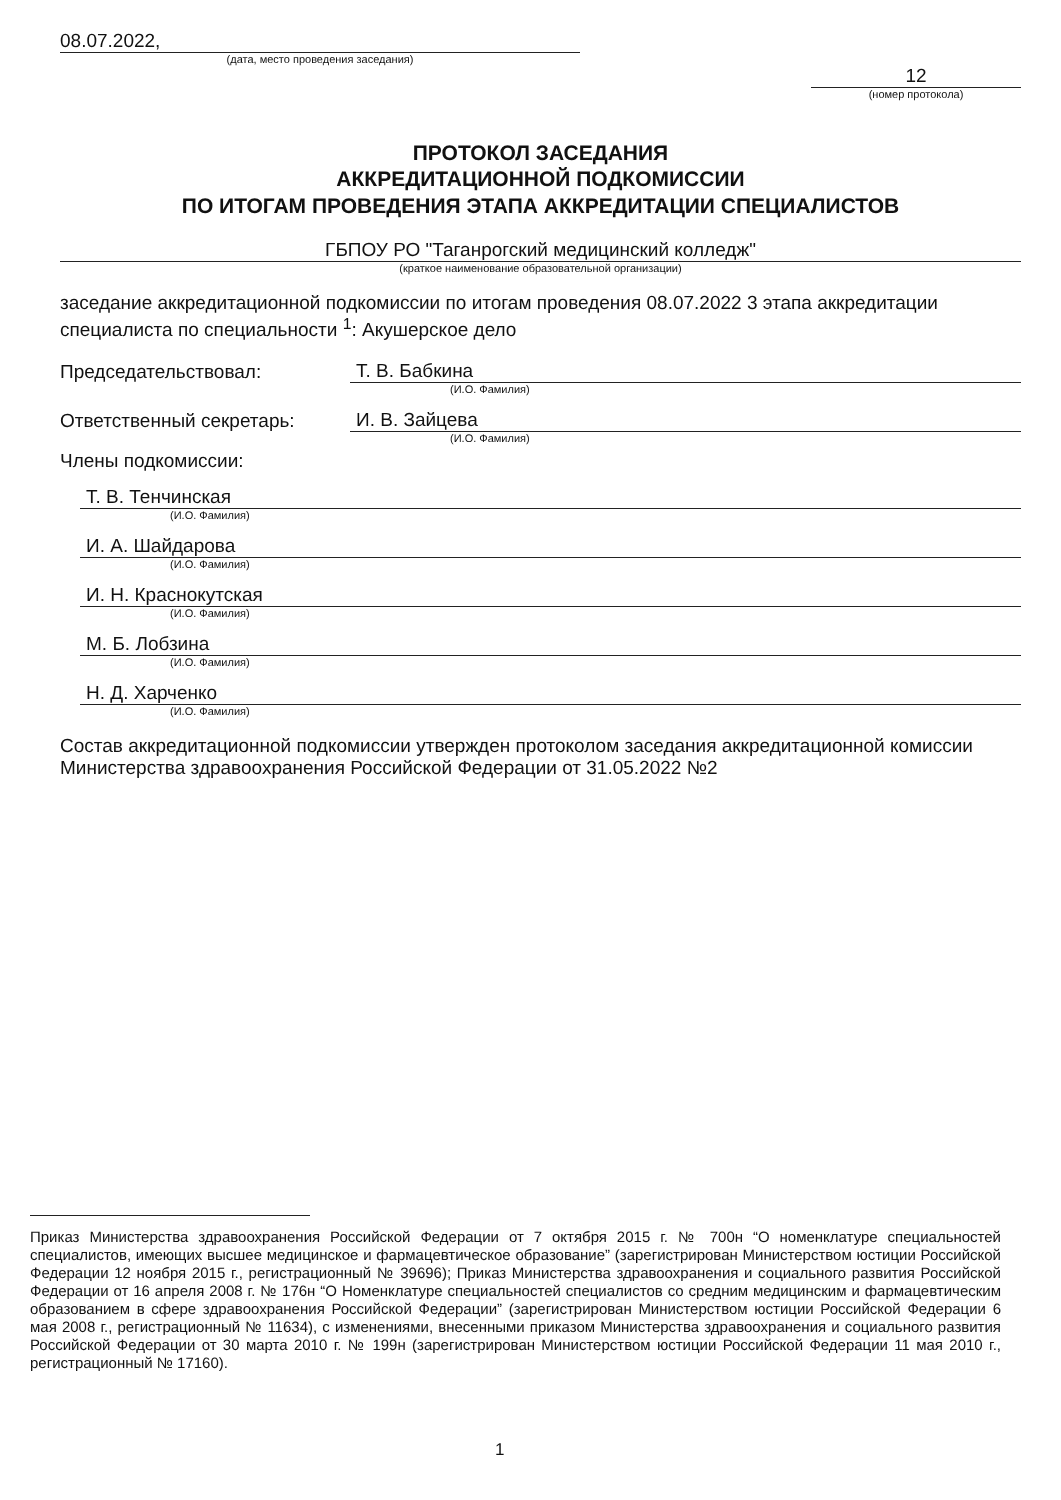08.07.2022,
(дата, место проведения заседания)
12
(номер протокола)
ПРОТОКОЛ ЗАСЕДАНИЯ
АККРЕДИТАЦИОННОЙ ПОДКОМИССИИ
ПО ИТОГАМ ПРОВЕДЕНИЯ ЭТАПА АККРЕДИТАЦИИ СПЕЦИАЛИСТОВ
ГБПОУ РО "Таганрогский медицинский колледж"
(краткое наименование образовательной организации)
заседание аккредитационной подкомиссии по итогам проведения 08.07.2022 3 этапа аккредитации специалиста по специальности <sup>1</sup>: Акушерское дело
Председательствовал: Т. В. Бабкина
(И.О. Фамилия)
Ответственный секретарь: И. В. Зайцева
(И.О. Фамилия)
Члены подкомиссии:
Т. В. Тенчинская
(И.О. Фамилия)
И. А. Шайдарова
(И.О. Фамилия)
И. Н. Краснокутская
(И.О. Фамилия)
М. Б. Лобзина
(И.О. Фамилия)
Н. Д. Харченко
(И.О. Фамилия)
Состав аккредитационной подкомиссии утвержден протоколом заседания аккредитационной комиссии Министерства здравоохранения Российской Федерации от 31.05.2022 №2
Приказ Министерства здравоохранения Российской Федерации от 7 октября 2015 г. № 700н “О номенклатуре специальностей специалистов, имеющих высшее медицинское и фармацевтическое образование” (зарегистрирован Министерством юстиции Российской Федерации 12 ноября 2015 г., регистрационный № 39696); Приказ Министерства здравоохранения и социального развития Российской Федерации от 16 апреля 2008 г. № 176н “О Номенклатуре специальностей специалистов со средним медицинским и фармацевтическим образованием в сфере здравоохранения Российской Федерации” (зарегистрирован Министерством юстиции Российской Федерации 6 мая 2008 г., регистрационный № 11634), с изменениями, внесенными приказом Министерства здравоохранения и социального развития Российской Федерации от 30 марта 2010 г. № 199н (зарегистрирован Министерством юстиции Российской Федерации 11 мая 2010 г., регистрационный № 17160).
1